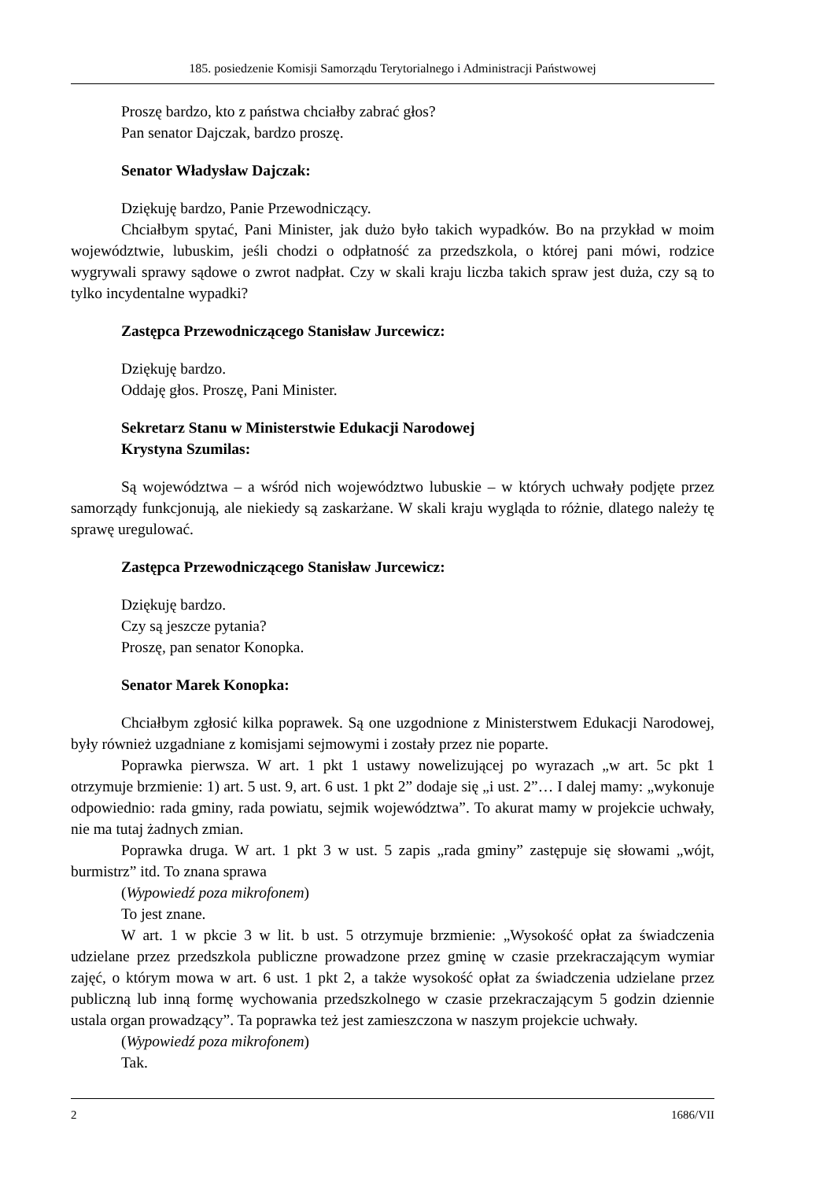185. posiedzenie Komisji Samorządu Terytorialnego i Administracji Państwowej
Proszę bardzo, kto z państwa chciałby zabrać głos?
Pan senator Dajczak, bardzo proszę.
Senator Władysław Dajczak:
Dziękuję bardzo, Panie Przewodniczący.
Chciałbym spytać, Pani Minister, jak dużo było takich wypadków. Bo na przykład w moim województwie, lubuskim, jeśli chodzi o odpłatność za przedszkola, o której pani mówi, rodzice wygrywali sprawy sądowe o zwrot nadpłat. Czy w skali kraju liczba takich spraw jest duża, czy są to tylko incydentalne wypadki?
Zastępca Przewodniczącego Stanisław Jurcewicz:
Dziękuję bardzo.
Oddaję głos. Proszę, Pani Minister.
Sekretarz Stanu w Ministerstwie Edukacji Narodowej
Krystyna Szumilas:
Są województwa – a wśród nich województwo lubuskie – w których uchwały podjęte przez samorządy funkcjonują, ale niekiedy są zaskarżane. W skali kraju wygląda to różnie, dlatego należy tę sprawę uregulować.
Zastępca Przewodniczącego Stanisław Jurcewicz:
Dziękuję bardzo.
Czy są jeszcze pytania?
Proszę, pan senator Konopka.
Senator Marek Konopka:
Chciałbym zgłosić kilka poprawek. Są one uzgodnione z Ministerstwem Edukacji Narodowej, były również uzgadniane z komisjami sejmowymi i zostały przez nie poparte.
Poprawka pierwsza. W art. 1 pkt 1 ustawy nowelizującej po wyrazach „w art. 5c pkt 1 otrzymuje brzmienie: 1) art. 5 ust. 9, art. 6 ust. 1 pkt 2” dodaje się „i ust. 2”… I dalej mamy: „wykonuje odpowiednio: rada gminy, rada powiatu, sejmik województwa”. To akurat mamy w projekcie uchwały, nie ma tutaj żadnych zmian.
Poprawka druga. W art. 1 pkt 3 w ust. 5 zapis „rada gminy” zastępuje się słowami „wójt, burmistrz” itd. To znana sprawa
(Wypowiedź poza mikrofonem)
To jest znane.
W art. 1 w pkcie 3 w lit. b ust. 5 otrzymuje brzmienie: „Wysokość opłat za świadczenia udzielane przez przedszkola publiczne prowadzone przez gminę w czasie przekraczającym wymiar zajęć, o którym mowa w art. 6 ust. 1 pkt 2, a także wysokość opłat za świadczenia udzielane przez publiczną lub inną formę wychowania przedszkolnego w czasie przekraczającym 5 godzin dziennie ustala organ prowadzący”. Ta poprawka też jest zamieszczona w naszym projekcie uchwały.
(Wypowiedź poza mikrofonem)
Tak.
2 1686/VII